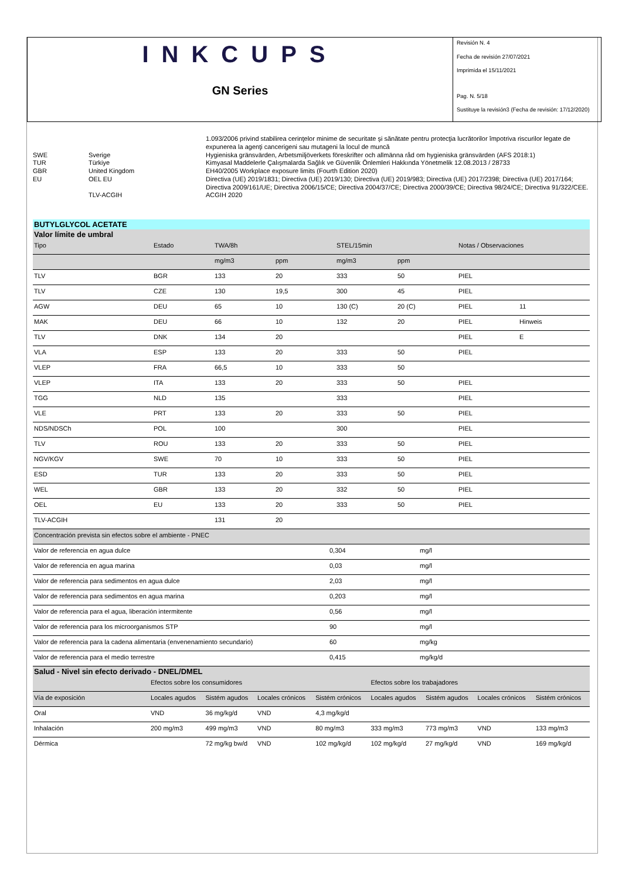INKCUPS
GN Series
Revisión N. 4
Fecha de revisión 27/07/2021
Imprimida el 15/11/2021
Pag. N. 5/18
Sustituye la revisión3 (Fecha de revisión: 17/12/2020)
| | | 1.093/2006 privind stabilirea cerinţelor minime de securitate şi sănătate pentru protecţia lucrătorilor împotriva riscurilor legate de expunerea la agenţi cancerigeni sau mutageni la locul de muncă |
| SWE | Sverige | Hygieniska gränsvärden, Arbetsmiljöverkets föreskrifter och allmänna råd om hygieniska gränsvärden (AFS 2018:1) |
| TUR | Türkiye | Kimyasal Maddelerle Çalışmalarda Sağlık ve Güvenlik Önlemleri Hakkında Yönetmelik 12.08.2013 / 28733 |
| GBR | United Kingdom | EH40/2005 Workplace exposure limits (Fourth Edition 2020) |
| EU | OEL EU | Directiva (UE) 2019/1831; Directiva (UE) 2019/130; Directiva (UE) 2019/983; Directiva (UE) 2017/2398; Directiva (UE) 2017/164; Directiva 2009/161/UE; Directiva 2006/15/CE; Directiva 2004/37/CE; Directiva 2000/39/CE; Directiva 98/24/CE; Directiva 91/322/CEE. |
| | TLV-ACGIH | ACGIH 2020 |
BUTYLGLYCOL ACETATE
Valor límite de umbral
| Tipo | Estado | TWA/8h | | STEL/15min | | Notas / Observaciones | |
| --- | --- | --- | --- | --- | --- | --- | --- |
| | | mg/m3 | ppm | mg/m3 | ppm | | |
| TLV | BGR | 133 | 20 | 333 | 50 | PIEL | |
| TLV | CZE | 130 | 19,5 | 300 | 45 | PIEL | |
| AGW | DEU | 65 | 10 | 130 (C) | 20 (C) | PIEL | 11 |
| MAK | DEU | 66 | 10 | 132 | 20 | PIEL | Hinweis |
| TLV | DNK | 134 | 20 | | | PIEL | E |
| VLA | ESP | 133 | 20 | 333 | 50 | PIEL | |
| VLEP | FRA | 66,5 | 10 | 333 | 50 | | |
| VLEP | ITA | 133 | 20 | 333 | 50 | PIEL | |
| TGG | NLD | 135 | | 333 | | PIEL | |
| VLE | PRT | 133 | 20 | 333 | 50 | PIEL | |
| NDS/NDSCh | POL | 100 | | 300 | | PIEL | |
| TLV | ROU | 133 | 20 | 333 | 50 | PIEL | |
| NGV/KGV | SWE | 70 | 10 | 333 | 50 | PIEL | |
| ESD | TUR | 133 | 20 | 333 | 50 | PIEL | |
| WEL | GBR | 133 | 20 | 332 | 50 | PIEL | |
| OEL | EU | 133 | 20 | 333 | 50 | PIEL | |
| TLV-ACGIH | | 131 | 20 | | | | |
| Concentración prevista sin efectos sobre el ambiente - PNEC | | |
| --- | --- | --- |
| Valor de referencia en agua dulce | 0,304 | mg/l |
| Valor de referencia en agua marina | 0,03 | mg/l |
| Valor de referencia para sedimentos en agua dulce | 2,03 | mg/l |
| Valor de referencia para sedimentos en agua marina | 0,203 | mg/l |
| Valor de referencia para el agua, liberación intermitente | 0,56 | mg/l |
| Valor de referencia para los microorganismos STP | 90 | mg/l |
| Valor de referencia para la cadena alimentaria (envenenamiento secundario) | 60 | mg/kg |
| Valor de referencia para el medio terrestre | 0,415 | mg/kg/d |
Salud - Nivel sin efecto derivado - DNEL/DMEL
| | Efectos sobre los consumidores | | | | Efectos sobre los trabajadores | | | |
| --- | --- | --- | --- | --- | --- | --- | --- | --- |
| Vía de exposición | Locales agudos | Sistém agudos | Locales crónicos | Sistém crónicos | Locales agudos | Sistém agudos | Locales crónicos | Sistém crónicos |
| Oral | VND | 36 mg/kg/d | VND | 4,3 mg/kg/d | | | | |
| Inhalación | 200 mg/m3 | 499 mg/m3 | VND | 80 mg/m3 | 333 mg/m3 | 773 mg/m3 | VND | 133 mg/m3 |
| Dérmica | | 72 mg/kg bw/d | VND | 102 mg/kg/d | 102 mg/kg/d | 27 mg/kg/d | VND | 169 mg/kg/d |